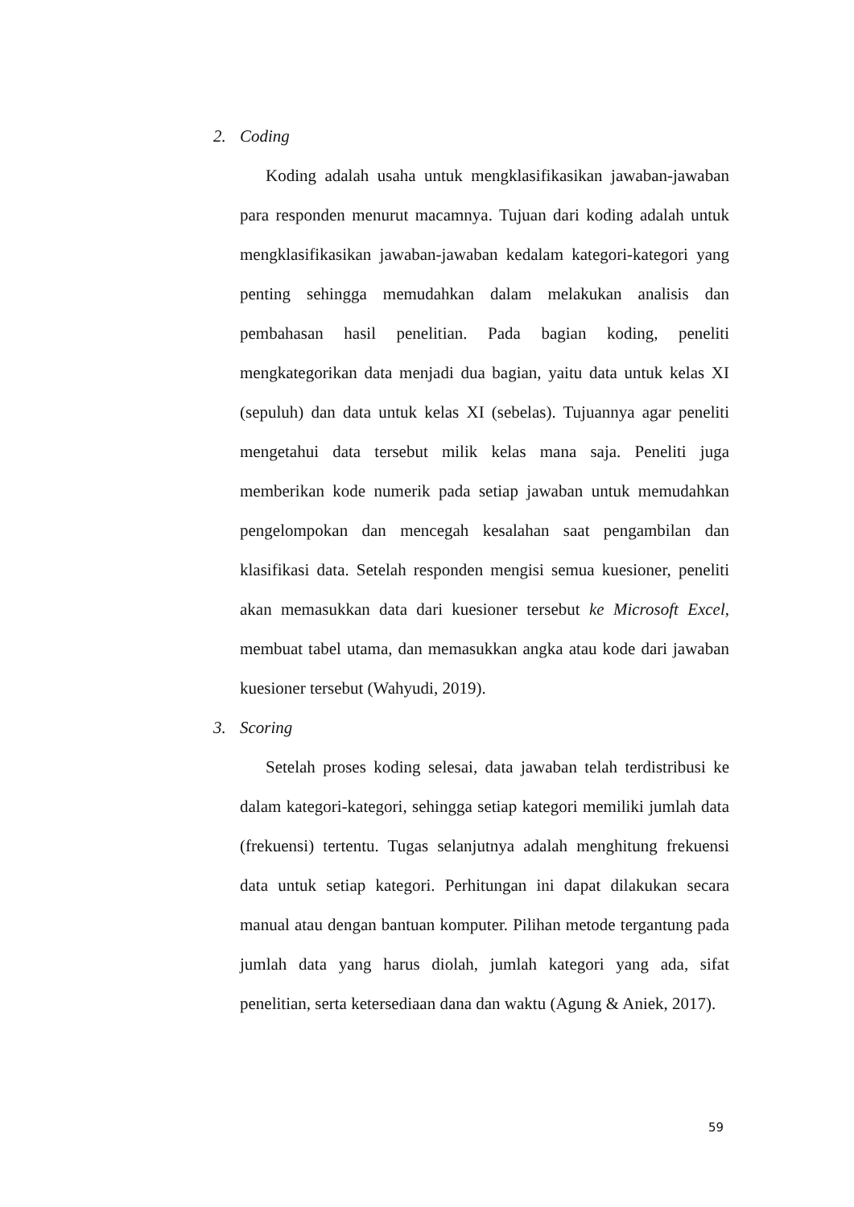2. Coding
Koding adalah usaha untuk mengklasifikasikan jawaban-jawaban para responden menurut macamnya. Tujuan dari koding adalah untuk mengklasifikasikan jawaban-jawaban kedalam kategori-kategori yang penting sehingga memudahkan dalam melakukan analisis dan pembahasan hasil penelitian. Pada bagian koding, peneliti mengkategorikan data menjadi dua bagian, yaitu data untuk kelas XI (sepuluh) dan data untuk kelas XI (sebelas). Tujuannya agar peneliti mengetahui data tersebut milik kelas mana saja. Peneliti juga memberikan kode numerik pada setiap jawaban untuk memudahkan pengelompokan dan mencegah kesalahan saat pengambilan dan klasifikasi data. Setelah responden mengisi semua kuesioner, peneliti akan memasukkan data dari kuesioner tersebut ke Microsoft Excel, membuat tabel utama, dan memasukkan angka atau kode dari jawaban kuesioner tersebut (Wahyudi, 2019).
3. Scoring
Setelah proses koding selesai, data jawaban telah terdistribusi ke dalam kategori-kategori, sehingga setiap kategori memiliki jumlah data (frekuensi) tertentu. Tugas selanjutnya adalah menghitung frekuensi data untuk setiap kategori. Perhitungan ini dapat dilakukan secara manual atau dengan bantuan komputer. Pilihan metode tergantung pada jumlah data yang harus diolah, jumlah kategori yang ada, sifat penelitian, serta ketersediaan dana dan waktu (Agung & Aniek, 2017).
59